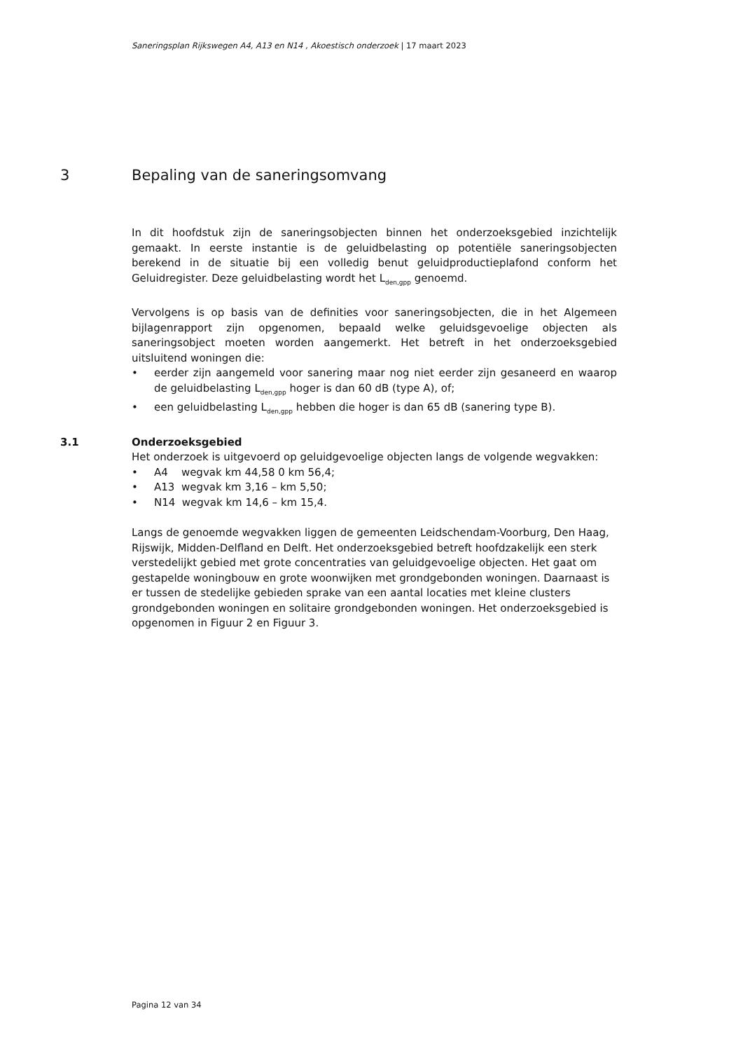Saneringsplan Rijkswegen A4, A13 en N14 , Akoestisch onderzoek | 17 maart 2023
3 Bepaling van de saneringsomvang
In dit hoofdstuk zijn de saneringsobjecten binnen het onderzoeksgebied inzichtelijk gemaakt. In eerste instantie is de geluidbelasting op potentiële saneringsobjecten berekend in de situatie bij een volledig benut geluidproductieplafond conform het Geluidregister. Deze geluidbelasting wordt het L<sub>den,gpp</sub> genoemd.
Vervolgens is op basis van de definities voor saneringsobjecten, die in het Algemeen bijlagenrapport zijn opgenomen, bepaald welke geluidsgevoelige objecten als saneringsobject moeten worden aangemerkt. Het betreft in het onderzoeksgebied uitsluitend woningen die:
• eerder zijn aangemeld voor sanering maar nog niet eerder zijn gesaneerd en waarop de geluidbelasting L<sub>den,gpp</sub> hoger is dan 60 dB (type A), of;
• een geluidbelasting L<sub>den,gpp</sub> hebben die hoger is dan 65 dB (sanering type B).
3.1 Onderzoeksgebied
Het onderzoek is uitgevoerd op geluidgevoelige objecten langs de volgende wegvakken:
• A4 wegvak km 44,58 0 km 56,4;
• A13 wegvak km 3,16 – km 5,50;
• N14 wegvak km 14,6 – km 15,4.
Langs de genoemde wegvakken liggen de gemeenten Leidschendam-Voorburg, Den Haag, Rijswijk, Midden-Delfland en Delft. Het onderzoeksgebied betreft hoofdzakelijk een sterk verstedelijkt gebied met grote concentraties van geluidgevoelige objecten. Het gaat om gestapelde woningbouw en grote woonwijken met grondgebonden woningen. Daarnaast is er tussen de stedelijke gebieden sprake van een aantal locaties met kleine clusters grondgebonden woningen en solitaire grondgebonden woningen. Het onderzoeksgebied is opgenomen in Figuur 2 en Figuur 3.
Pagina 12 van 34